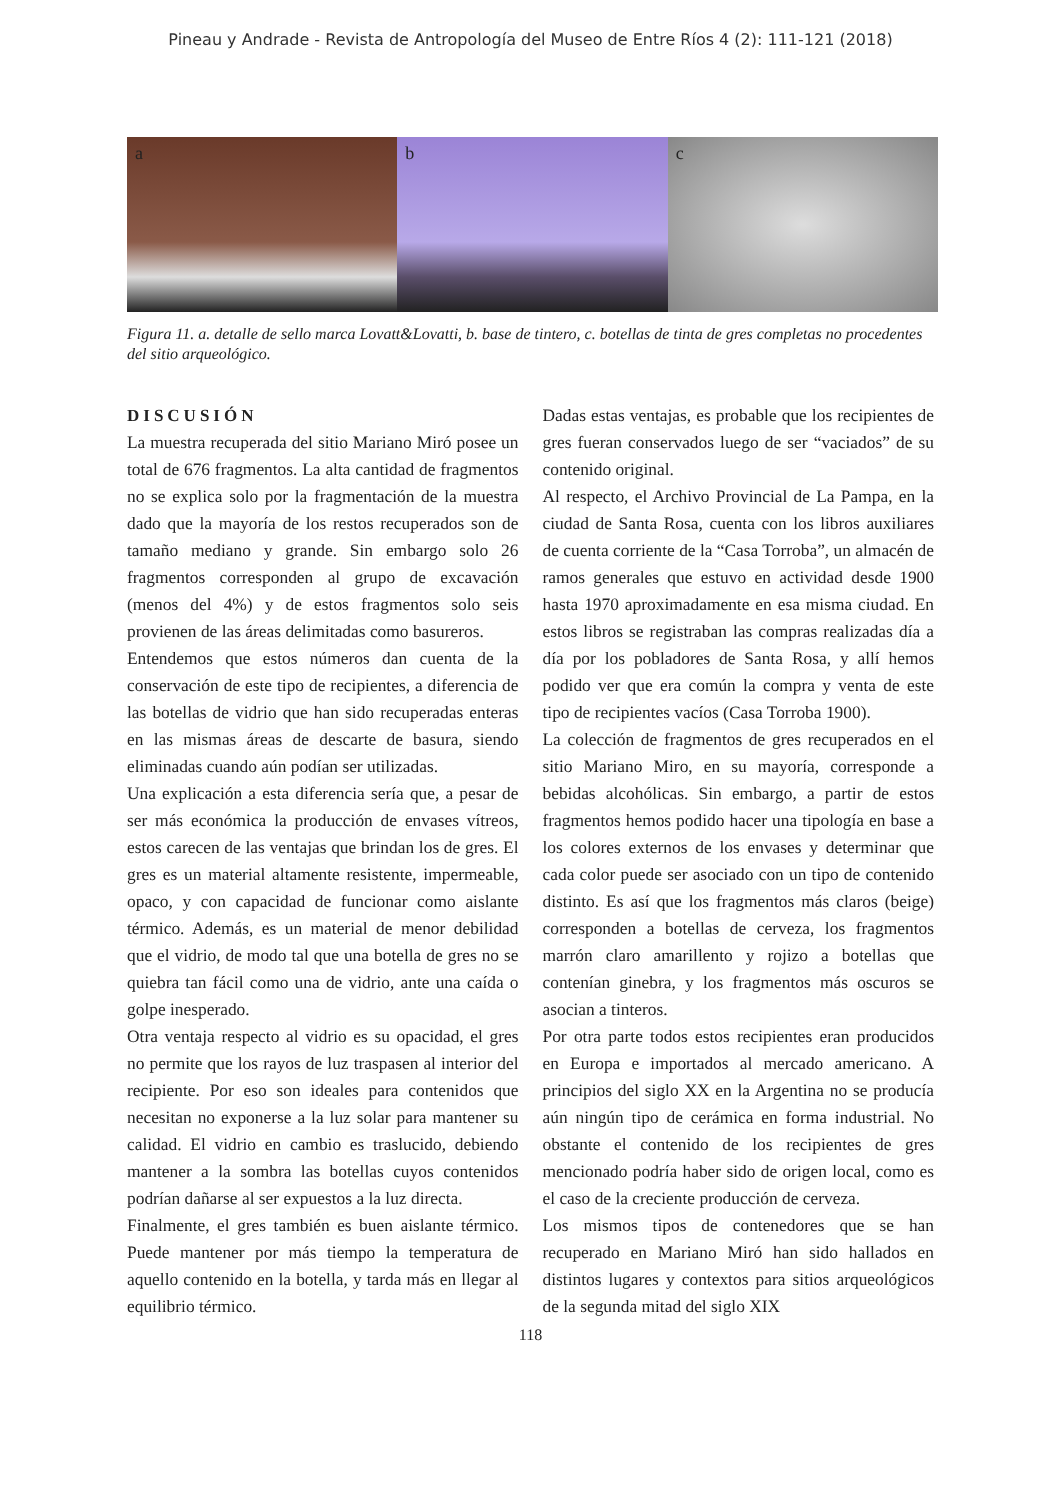Pineau y Andrade - Revista de Antropología del Museo de Entre Ríos 4 (2): 111-121 (2018)
a b c
Figura 11. a. detalle de sello marca Lovatt&Lovatti, b. base de tintero, c. botellas de tinta de gres completas no procedentes del sitio arqueológico.
DISCUSIÓN
La muestra recuperada del sitio Mariano Miró posee un total de 676 fragmentos. La alta cantidad de fragmentos no se explica solo por la fragmentación de la muestra dado que la mayoría de los restos recuperados son de tamaño mediano y grande. Sin embargo solo 26 fragmentos corresponden al grupo de excavación (menos del 4%) y de estos fragmentos solo seis provienen de las áreas delimitadas como basureros.
Entendemos que estos números dan cuenta de la conservación de este tipo de recipientes, a diferencia de las botellas de vidrio que han sido recuperadas enteras en las mismas áreas de descarte de basura, siendo eliminadas cuando aún podían ser utilizadas.
Una explicación a esta diferencia sería que, a pesar de ser más económica la producción de envases vítreos, estos carecen de las ventajas que brindan los de gres. El gres es un material altamente resistente, impermeable, opaco, y con capacidad de funcionar como aislante térmico. Además, es un material de menor debilidad que el vidrio, de modo tal que una botella de gres no se quiebra tan fácil como una de vidrio, ante una caída o golpe inesperado.
Otra ventaja respecto al vidrio es su opacidad, el gres no permite que los rayos de luz traspasen al interior del recipiente. Por eso son ideales para contenidos que necesitan no exponerse a la luz solar para mantener su calidad. El vidrio en cambio es traslucido, debiendo mantener a la sombra las botellas cuyos contenidos podrían dañarse al ser expuestos a la luz directa.
Finalmente, el gres también es buen aislante térmico. Puede mantener por más tiempo la temperatura de aquello contenido en la botella, y tarda más en llegar al equilibrio térmico.
Dadas estas ventajas, es probable que los recipientes de gres fueran conservados luego de ser “vaciados” de su contenido original.
Al respecto, el Archivo Provincial de La Pampa, en la ciudad de Santa Rosa, cuenta con los libros auxiliares de cuenta corriente de la “Casa Torroba”, un almacén de ramos generales que estuvo en actividad desde 1900 hasta 1970 aproximadamente en esa misma ciudad. En estos libros se registraban las compras realizadas día a día por los pobladores de Santa Rosa, y allí hemos podido ver que era común la compra y venta de este tipo de recipientes vacíos (Casa Torroba 1900).
La colección de fragmentos de gres recuperados en el sitio Mariano Miro, en su mayoría, corresponde a bebidas alcohólicas. Sin embargo, a partir de estos fragmentos hemos podido hacer una tipología en base a los colores externos de los envases y determinar que cada color puede ser asociado con un tipo de contenido distinto. Es así que los fragmentos más claros (beige) corresponden a botellas de cerveza, los fragmentos marrón claro amarillento y rojizo a botellas que contenían ginebra, y los fragmentos más oscuros se asocian a tinteros.
Por otra parte todos estos recipientes eran producidos en Europa e importados al mercado americano. A principios del siglo XX en la Argentina no se producía aún ningún tipo de cerámica en forma industrial. No obstante el contenido de los recipientes de gres mencionado podría haber sido de origen local, como es el caso de la creciente producción de cerveza.
Los mismos tipos de contenedores que se han recuperado en Mariano Miró han sido hallados en distintos lugares y contextos para sitios arqueológicos de la segunda mitad del siglo XIX
118